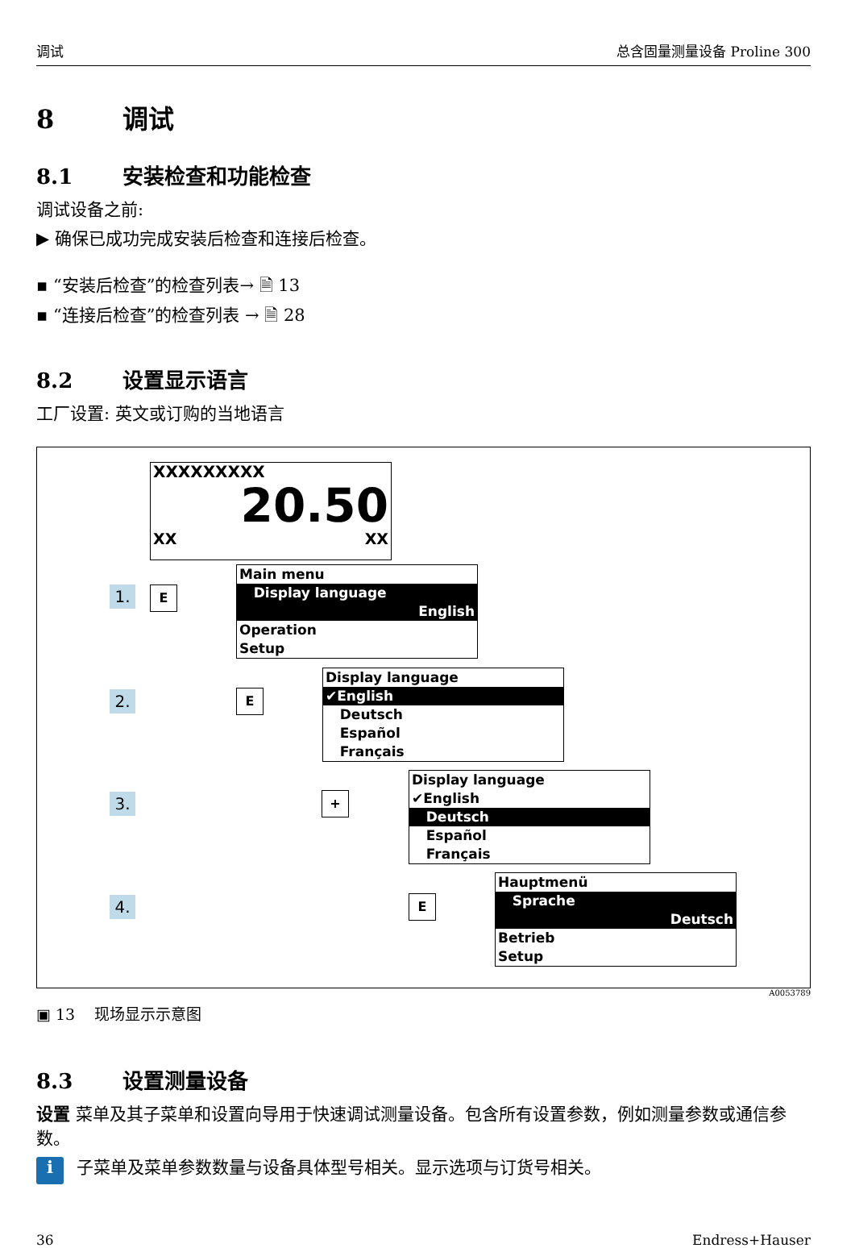调试 总含固量测量设备 Proline 300
8 调试
8.1 安装检查和功能检查
调试设备之前:
▶ 确保已成功完成安装后检查和连接后检查。
▪ “安装后检查”的检查列表→ 🗎 13
▪ “连接后检查”的检查列表 → 🗎 28
8.2 设置显示语言
工厂设置: 英文或订购的当地语言
XXXXXXXXX
20.50
XX XX
1. E
Main menu
Display language
English
Operation
Setup
2. E
Display language
✔English
Deutsch
Español
Français
3. +
Display language
✔English
Deutsch
Español
Français
4. E
Hauptmenü
Sprache
Deutsch
Betrieb
Setup
A0053789
▣ 13 现场显示示意图
8.3 设置测量设备
设置 菜单及其子菜单和设置向导用于快速调试测量设备。包含所有设置参数，例如测量参数或通信参数。
i 子菜单及菜单参数数量与设备具体型号相关。显示选项与订货号相关。
36 Endress+Hauser